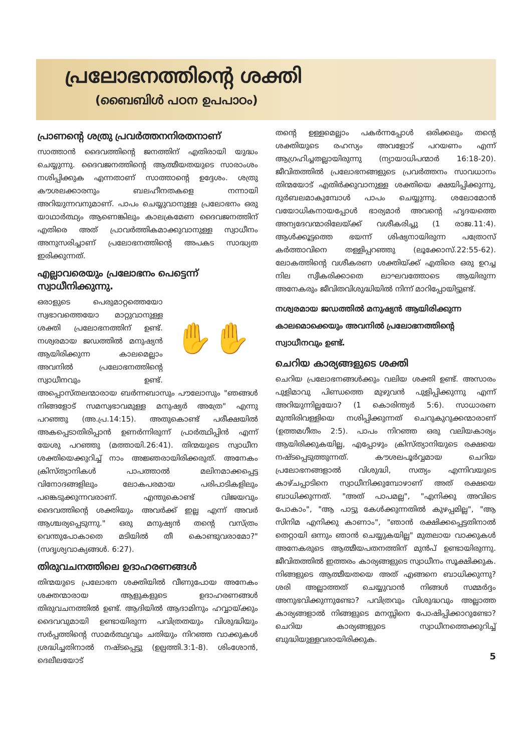പ്രലോഭനത്തിന്റെ ശക്തി
(ബൈബിൾ പഠന ഉപപാഠം)
പ്രാണന്റെ ശത്രു പ്രവർത്തനനിരതനാണ്
സാത്താൻ ദൈവത്തിന്റെ ജനത്തിന് എതിരായി യുദ്ധം ചെയ്യുന്നു. ദൈവജനത്തിന്റെ ആത്മീയതയുടെ സാരാംശം നശിപ്പിക്കുക എന്നതാണ് സാത്താന്റെ ഉദ്ദേശം. ശത്രു കൗശലക്കാരനും ബലഹീനതകളെ നന്നായി അറിയുന്നവനുമാണ്. പാപം ചെയ്യുവാനുള്ള പ്രലോഭനം ഒരു യാഥാർത്ഥ്യം ആണെങ്കിലും കാലക്രമേണ ദൈവജനത്തിന് എതിരെ അത് പ്രാവർത്തികമാക്കുവാനുള്ള സ്വാധീനം അനുസരിച്ചാണ് പ്രലോഭനത്തിന്റെ അപകട സാദ്ധ്യത ഇരിക്കുന്നത്.
എല്ലാവരെയും പ്രലോഭനം പെട്ടെന്ന് സ്വാധീനിക്കുന്നു.
✋✋
ഒരാളുടെ പെരുമാറ്റത്തെയോ സ്വഭാവത്തെയോ മാറ്റുവാനുള്ള ശക്തി പ്രലോഭനത്തിന് ഉണ്ട്. നശ്വരമായ ജഡത്തിൽ മനുഷ്യൻ ആയിരിക്കുന്ന കാലമെല്ലാം അവനിൽ പ്രലോഭനത്തിന്റെ സ്വാധീനവും ഉണ്ട്. അപ്പൊസ്തലന്മാരായ ബർന്നബാസും പൗലോസും "ഞങ്ങൾ നിങ്ങളോട് സമസ്വഭാവമുള്ള മനുഷ്യർ അത്രേ" എന്നു പറഞ്ഞു (അ.പ്ര.14:15). അതുകൊണ്ട് പരീക്ഷയിൽ അകപ്പെടാതിരിപ്പാൻ ഉണർന്നിരുന്ന് പ്രാർത്ഥിപ്പിൻ എന്ന് യേശു പറഞ്ഞു (മത്തായി.26:41). തിന്മയുടെ സ്വാധീന ശക്തിയെക്കുറിച്ച് നാം അജ്ഞരായിരിക്കരുത്. അനേകം ക്രിസ്ത്യാനികൾ പാപത്താൽ മലിനമാക്കപ്പെട്ട വിനോദങ്ങളിലും ലോകപരമായ പരിപാടികളിലും പങ്കെടുക്കുന്നവരാണ്. എന്തുകൊണ്ട് വിജയവും ദൈവത്തിന്റെ ശക്തിയും അവർക്ക് ഇല്ല എന്ന് അവർ ആശ്ചര്യപ്പെടുന്നു." ഒരു മനുഷ്യൻ തന്റെ വസ്ത്രം വെന്തുപോകാതെ മടിയിൽ തീ കൊണ്ടുവരാമോ?" (സദൃശ്യവാക്യങ്ങൾ. 6:27).
തിരുവചനത്തിലെ ഉദാഹരണങ്ങൾ
തിന്മയുടെ പ്രലോഭന ശക്തിയിൽ വീണുപോയ അനേകം ശക്തന്മാരായ ആളുകളുടെ ഉദാഹരണങ്ങൾ തിരുവചനത്തിൽ ഉണ്ട്. ആദിയിൽ ആദാമിനും ഹവ്വായ്ക്കും ദൈവവുമായി ഉണ്ടായിരുന്ന പവിത്രതയും വിശുദ്ധിയും സർപ്പത്തിന്റെ സാമർത്ഥ്യവും ചതിയും നിറഞ്ഞ വാക്കുകൾ ശ്രദ്ധിച്ചതിനാൽ നഷ്ടപ്പെട്ടു (ഉല്പത്തി.3:1-8). ശിംശോൻ, ദെലീലയോട്
തന്റെ ഉള്ളമെല്ലാം പകർന്നപ്പോൾ ഒരിക്കലും തന്റെ ശക്തിയുടെ രഹസ്യം അവളോട് പറയണം എന്ന് ആഗ്രഹിച്ചതല്ലായിരുന്നു (ന്യായാധിപന്മാർ 16:18-20). ജീവിതത്തിൽ പ്രലോഭനങ്ങളുടെ പ്രവർത്തനം സാവധാനം തിന്മയോട് എതിർക്കുവാനുള്ള ശക്തിയെ ക്ഷയിപ്പിക്കുന്നു, ദുർബലമാകുമ്പോൾ പാപം ചെയ്യുന്നു. ശലോമോൻ വയോധികനായപ്പോൾ ഭാര്യമാർ അവന്റെ ഹൃദയത്തെ അന്യദേവന്മാരിലേയ്ക്ക് വശീകരിച്ചു (1 രാജ.11:4). ആൾക്കൂട്ടത്തെ ഭയന്ന് ശിഷ്യനായിരുന്ന പത്രോസ് കർത്താവിനെ തള്ളിപ്പറഞ്ഞു (ലൂക്കോസ്.22:55-62). ലോകത്തിന്റെ വശീകരണ ശക്തിയ്ക്ക് എതിരെ ഒരു ഉറച്ച നില സ്വീകരിക്കാതെ ലാഘവത്തോടെ ആയിരുന്ന അനേകരും ജീവിതവിശുദ്ധിയിൽ നിന്ന് മാറിപ്പോയിട്ടുണ്ട്.
നശ്വരമായ ജഡത്തിൽ മനുഷ്യൻ ആയിരിക്കുന്ന കാലമൊക്കെയും അവനിൽ പ്രലോഭനത്തിന്റെ സ്വാധീനവും ഉണ്ട്.
ചെറിയ കാര്യങ്ങളുടെ ശക്തി
ചെറിയ പ്രലോഭനങ്ങൾക്കും വലിയ ശക്തി ഉണ്ട്. അസാരം പുളിമാവു പിണ്ഡത്തെ മുഴുവൻ പുളിപ്പിക്കുന്നു എന്ന് അറിയുന്നില്ലയോ? (1 കൊരിന്ത്യർ 5:6). സാധാരണ മുന്തിരിവള്ളിയെ നശിപ്പിക്കുന്നത് ചെറുകുറുക്കന്മാരാണ് (ഉത്തമഗീതം 2:5). പാപം നിറഞ്ഞ ഒരു വലിയകാര്യം ആയിരിക്കുകയില്ല, എപ്പോഴും ക്രിസ്ത്യാനിയുടെ രക്ഷയെ നഷ്ടപ്പെടുത്തുന്നത്. കൗശലപൂർവ്വമായ ചെറിയ പ്രലോഭനങ്ങളാൽ വിശുദ്ധി, സത്യം എന്നിവയുടെ കാഴ്ചപ്പാടിനെ സ്വാധീനിക്കുമ്പോഴാണ് അത് രക്ഷയെ ബാധിക്കുന്നത്. "അത് പാപമല്ല", "എനിക്കു അവിടെ പോകാം", "ആ പാട്ടു കേൾക്കുന്നതിൽ കുഴപ്പമില്ല", "ആ സിനിമ എനിക്കു കാണാം", "ഞാൻ രക്ഷിക്കപ്പെട്ടതിനാൽ തെറ്റായി ഒന്നും ഞാൻ ചെയ്യുകയില്ല" മുതലായ വാക്കുകൾ അനേകരുടെ ആത്മീയപതനത്തിന് മുൻപ് ഉണ്ടായിരുന്നു. ജീവിതത്തിൽ ഇത്തരം കാര്യങ്ങളുടെ സ്വാധീനം സൂക്ഷിക്കുക. നിങ്ങളുടെ ആത്മീയതയെ അത് എങ്ങനെ ബാധിക്കുന്നു? ശരി അല്ലാത്തത് ചെയ്യുവാൻ നിങ്ങൾ സമ്മർദ്ദം അനുഭവിക്കുന്നുണ്ടോ? പവിത്രവും വിശുദ്ധവും അല്ലാത്ത കാര്യങ്ങളാൽ നിങ്ങളുടെ മനസ്സിനെ പോഷിപ്പിക്കാറുണ്ടോ? ചെറിയ കാര്യങ്ങളുടെ സ്വാധീനത്തെക്കുറിച്ച് ബുദ്ധിയുള്ളവരായിരിക്കുക.
5